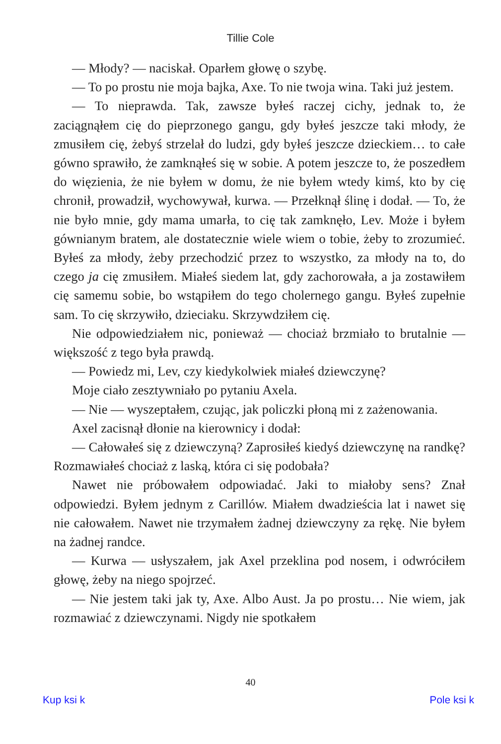Tillie Cole
— Młody? — naciskał. Oparłem głowę o szybę.
— To po prostu nie moja bajka, Axe. To nie twoja wina. Taki już jestem.
— To nieprawda. Tak, zawsze byłeś raczej cichy, jednak to, że zaciągnąłem cię do pieprzonego gangu, gdy byłeś jeszcze taki młody, że zmusiłem cię, żebyś strzelał do ludzi, gdy byłeś jeszcze dzieckiem… to całe gówno sprawiło, że zamknąłeś się w sobie. A potem jeszcze to, że poszedłem do więzienia, że nie byłem w domu, że nie byłem wtedy kimś, kto by cię chronił, prowadził, wychowywał, kurwa. — Przełknął ślinę i dodał. — To, że nie było mnie, gdy mama umarła, to cię tak zamknęło, Lev. Może i byłem gównianym bratem, ale dostatecznie wiele wiem o tobie, żeby to zrozumieć. Byłeś za młody, żeby przechodzić przez to wszystko, za młody na to, do czego ja cię zmusiłem. Miałeś siedem lat, gdy zachorowała, a ja zostawiłem cię samemu sobie, bo wstąpiłem do tego cholernego gangu. Byłeś zupełnie sam. To cię skrzywiło, dzieciaku. Skrzywdziłem cię.
Nie odpowiedziałem nic, ponieważ — chociaż brzmiało to brutalnie — większość z tego była prawdą.
— Powiedz mi, Lev, czy kiedykolwiek miałeś dziewczynę?
Moje ciało zesztywniało po pytaniu Axela.
— Nie — wyszeptałem, czując, jak policzki płoną mi z zażenowania.
Axel zacisnął dłonie na kierownicy i dodał:
— Całowałeś się z dziewczyną? Zaprosiłeś kiedyś dziewczynę na randkę? Rozmawiałeś chociaż z laską, która ci się podobała?
Nawet nie próbowałem odpowiadać. Jaki to miałoby sens? Znał odpowiedzi. Byłem jednym z Carillów. Miałem dwadzieścia lat i nawet się nie całowałem. Nawet nie trzymałem żadnej dziewczyny za rękę. Nie byłem na żadnej randce.
— Kurwa — usłyszałem, jak Axel przeklina pod nosem, i odwróciłem głowę, żeby na niego spojrzeć.
— Nie jestem taki jak ty, Axe. Albo Aust. Ja po prostu… Nie wiem, jak rozmawiać z dziewczynami. Nigdy nie spotkałem
40
Kup ksi k Pole ksi k